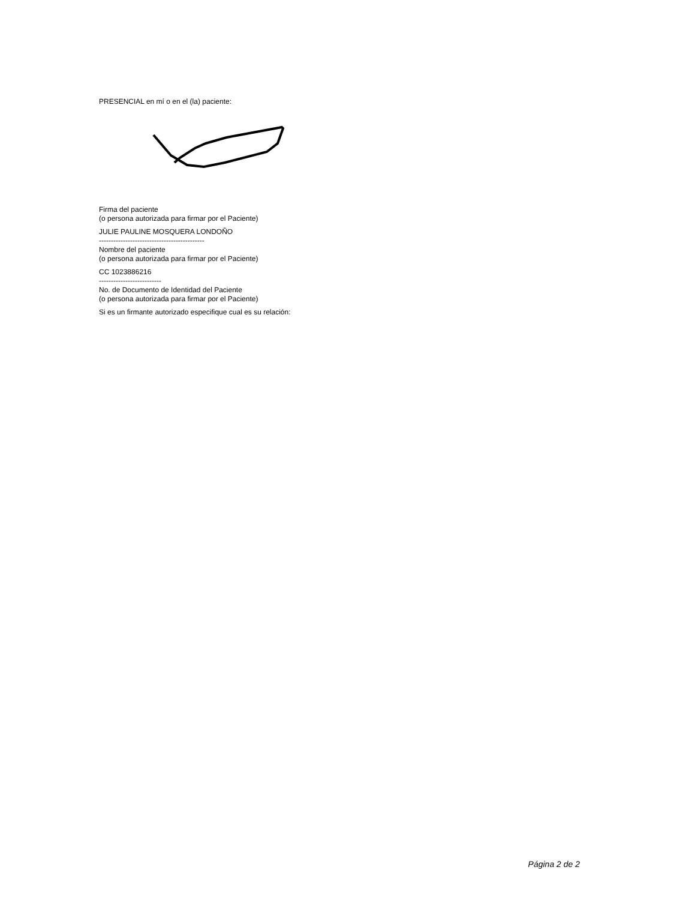PRESENCIAL en mí o en el (la) paciente:
Firma del paciente
(o persona autorizada para firmar por el Paciente)
JULIE PAULINE MOSQUERA LONDOÑO
--------------------------------------------
Nombre del paciente
(o persona autorizada para firmar por el Paciente)
CC 1023886216
--------------------------
No. de Documento de Identidad del Paciente
(o persona autorizada para firmar por el Paciente)
Si es un firmante autorizado especifique cual es su relación:
Página 2 de 2